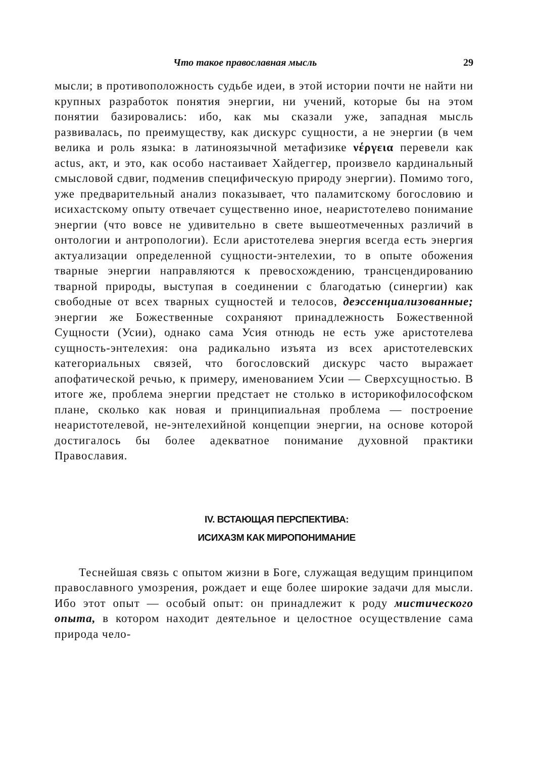Что такое православная мысль 29
мысли; в противоположность судьбе идеи, в этой истории почти не найти ни крупных разработок понятия энергии, ни учений, которые бы на этом понятии базировались: ибо, как мы сказали уже, западная мысль развивалась, по преимуществу, как дискурс сущности, а не энергии (в чем велика и роль языка: в латиноязычной метафизике νέργεια перевели как actus, акт, и это, как особо настаивает Хайдеггер, произвело кардинальный смысловой сдвиг, подменив специфическую природу энергии). Помимо того, уже предварительный анализ показывает, что паламитскому богословию и исихастскому опыту отвечает существенно иное, неаристотелево понимание энергии (что вовсе не удивительно в свете вышеотмеченных различий в онтологии и антропологии). Если аристотелева энергия всегда есть энергия актуализации определенной сущности-энтелехии, то в опыте обожения тварные энергии направляются к превосхождению, трансцендированию тварной природы, выступая в соединении с благодатью (синергии) как свободные от всех тварных сущностей и телосов, деэссенциализованные; энергии же Божественные сохраняют принадлежность Божественной Сущности (Усии), однако сама Усия отнюдь не есть уже аристотелева сущность-энтелехия: она радикально изъята из всех аристотелевских категориальных связей, что богословский дискурс часто выражает апофатической речью, к примеру, именованием Усии — Сверхсущностью. В итоге же, проблема энергии предстает не столько в историкофилософском плане, сколько как новая и принципиальная проблема — построение неаристотелевой, не-энтелехийной концепции энергии, на основе которой достигалось бы более адекватное понимание духовной практики Православия.
IV. ВСТАЮЩАЯ ПЕРСПЕКТИВА:
ИСИХАЗМ КАК МИРОПОНИМАНИЕ
Теснейшая связь с опытом жизни в Боге, служащая ведущим принципом православного умозрения, рождает и еще более широкие задачи для мысли. Ибо этот опыт — особый опыт: он принадлежит к роду мистического опыта, в котором находит деятельное и целостное осуществление сама природа чело-